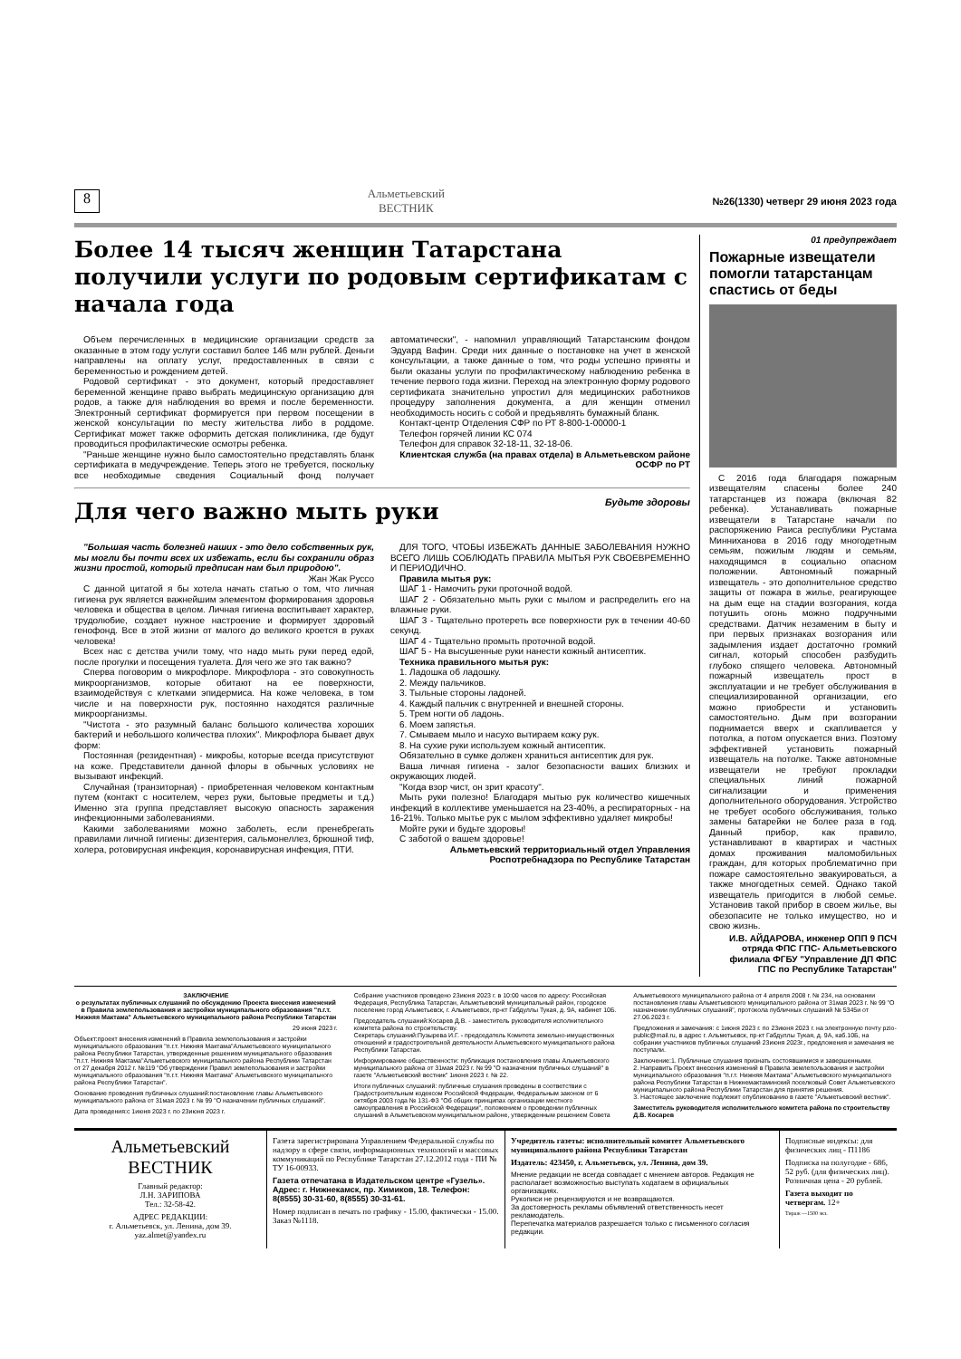8
Альметьевский
ВЕСТНИК
№26(1330) четверг 29 июня 2023 года
Более 14 тысяч женщин Татарстана получили услуги по родовым сертификатам с начала года
Объем перечисленных в медицинские организации средств за оказанные в этом году услуги составил более 146 млн рублей. Деньги направлены на оплату услуг, предоставленных в связи с беременностью и рождением детей.
Родовой сертификат - это документ, который предоставляет беременной женщине право выбрать медицинскую организацию для родов, а также для наблюдения во время и после беременности. Электронный сертификат формируется при первом посещении в женской консультации по месту жительства либо в роддоме. Сертификат может также оформить детская поликлиника, где будут проводиться профилактические осмотры ребенка.
"Раньше женщине нужно было самостоятельно представлять бланк сертификата в медучреждение. Теперь этого не требуется, поскольку все необходимые сведения Социальный фонд получает автоматически", - напомнил управляющий Татарстанским фондом Эдуард Вафин. Среди них данные о постановке на учет в женской консультации, а также данные о том, что роды успешно приняты и были оказаны услуги по профилактическому наблюдению ребенка в течение первого года жизни. Переход на электронную форму родового сертификата значительно упростил для медицинских работников процедуру заполнения документа, а для женщин отменил необходимость носить с собой и предъявлять бумажный бланк.
Контакт-центр Отделения СФР по РТ 8-800-1-00000-1
Телефон горячей линии КС 074
Телефон для справок 32-18-11, 32-18-06.
Клиентская служба (на правах отдела) в Альметьевском районе ОСФР по РТ
Для чего важно мыть руки
Будьте здоровы
"Большая часть болезней наших - это дело собственных рук, мы могли бы почти всех их избежать, если бы сохранили образ жизни простой, который предписан нам был природою".
Жан Жак Руссо
С данной цитатой я бы хотела начать статью о том, что личная гигиена рук является важнейшим элементом формирования здоровья человека и общества в целом. Личная гигиена воспитывает характер, трудолюбие, создает нужное настроение и формирует здоровый генофонд. Все в этой жизни от малого до великого кроется в руках человека!
Всех нас с детства учили тому, что надо мыть руки перед едой, после прогулки и посещения туалета. Для чего же это так важно?
Сперва поговорим о микрофлоре. Микрофлора - это совокупность микроорганизмов, которые обитают на ее поверхности, взаимодействуя с клетками эпидермиса. На коже человека, в том числе и на поверхности рук, постоянно находятся различные микроорганизмы.
"Чистота - это разумный баланс большого количества хороших бактерий и небольшого количества плохих". Микрофлора бывает двух форм:
Постоянная (резидентная) - микробы, которые всегда присутствуют на коже. Представители данной флоры в обычных условиях не вызывают инфекций.
Случайная (транзиторная) - приобретенная человеком контактным путем (контакт с носителем, через руки, бытовые предметы и т.д.) Именно эта группа представляет высокую опасность заражения инфекционными заболеваниями.
Какими заболеваниями можно заболеть, если пренебрегать правилами личной гигиены: дизентерия, сальмонеллез, брюшной тиф, холера, ротовирусная инфекция, коронавирусная инфекция, ПТИ.
ДЛЯ ТОГО, ЧТОБЫ ИЗБЕЖАТЬ ДАННЫЕ ЗАБОЛЕВАНИЯ НУЖНО ВСЕГО ЛИШЬ СОБЛЮДАТЬ ПРАВИЛА МЫТЬЯ РУК СВОЕВРЕМЕННО И ПЕРИОДИЧНО.
Правила мытья рук:
ШАГ 1 - Намочить руки проточной водой.
ШАГ 2 - Обязательно мыть руки с мылом и распределить его на влажные руки.
ШАГ 3 - Тщательно протереть все поверхности рук в течении 40-60 секунд.
ШАГ 4 - Тщательно промыть проточной водой.
ШАГ 5 - На высушенные руки нанести кожный антисептик.
Техника правильного мытья рук:
1. Ладошка об ладошку.
2. Между пальчиков.
3. Тыльные стороны ладоней.
4. Каждый пальчик с внутренней и внешней стороны.
5. Трем ногти об ладонь.
6. Моем запястья.
7. Смываем мыло и насухо вытираем кожу рук.
8. На сухие руки используем кожный антисептик.
Обязательно в сумке должен храниться антисептик для рук.
Ваша личная гигиена - залог безопасности ваших близких и окружающих людей.
"Когда взор чист, он зрит красоту".
Мыть руки полезно! Благодаря мытью рук количество кишечных инфекций в коллективе уменьшается на 23-40%, а респираторных - на 16-21%. Только мытье рук с мылом эффективно удаляет микробы!
Мойте руки и будьте здоровы!
С заботой о вашем здоровье!
Альметьевский территориальный отдел Управления Роспотребнадзора по Республике Татарстан
01 предупреждает
Пожарные извещатели помогли татарстанцам спастись от беды
С 2016 года благодаря пожарным извещателям спасены более 240 татарстанцев из пожара (включая 82 ребенка). Устанавливать пожарные извещатели в Татарстане начали по распоряжению Раиса республики Рустама Минниханова в 2016 году многодетным семьям, пожилым людям и семьям, находящимся в социально опасном положении. Автономный пожарный извещатель - это дополнительное средство защиты от пожара в жилье, реагирующее на дым еще на стадии возгорания, когда потушить огонь можно подручными средствами. Датчик незаменим в быту и при первых признаках возгорания или задымления издает достаточно громкий сигнал, который способен разбудить глубоко спящего человека. Автономный пожарный извещатель прост в эксплуатации и не требует обслуживания в специализированной организации, его можно приобрести и установить самостоятельно. Дым при возгорании поднимается вверх и скапливается у потолка, а потом опускается вниз. Поэтому эффективней установить пожарный извещатель на потолке. Также автономные извещатели не требуют прокладки специальных линий пожарной сигнализации и применения дополнительного оборудования. Устройство не требует особого обслуживания, только замены батарейки не более раза в год. Данный прибор, как правило, устанавливают в квартирах и частных домах проживания маломобильных граждан, для которых проблематично при пожаре самостоятельно эвакуироваться, а также многодетных семей. Однако такой извещатель пригодится в любой семье. Установив такой прибор в своем жилье, вы обезопасите не только имущество, но и свою жизнь.
И.В. АЙДАРОВА, инженер ОПП 9 ПСЧ отряда ФПС ГПС- Альметьевского филиала ФГБУ "Управление ДП ФПС ГПС по Республике Татарстан"
ЗАКЛЮЧЕНИЕ
о результатах публичных слушаний по обсуждению Проекта внесения изменений в Правила землепользования и застройки муниципального образования "п.г.т. Нижняя Мактама" Альметьевского муниципального района Республики Татарстан
29 июня 2023 г.
Объект:проект внесения изменений в Правила землепользования и застройки муниципального образования "п.г.т. Нижняя Мактама"Альметьевского муниципального района Республики Татарстан, утвержденные решением муниципального образования "п.г.т. Нижняя Мактама"Альметьевского муниципального района Республики Татарстан от 27 декабря 2012 г. №119 "Об утверждении Правил землепользования и застройки муниципального образования "п.г.т. Нижняя Мактама" Альметьевского муниципального района Республики Татарстан".
Основание проведения публичных слушаний:постановление главы Альметьевского муниципального района от 31мая 2023 г. № 99 "О назначении публичных слушаний".
Дата проведения:с 1июня 2023 г. по 23июня 2023 г.
Собрание участников проведено 23июня 2023 г. в 10:00 часов по адресу: Российская Федерация, Республика Татарстан, Альметьевский муниципальный район, городское поселение город Альметьевск, г. Альметьевск, пр-кт Габдуллы Тукая, д. 9А, кабинет 10Б.
Председатель слушаний:Косарев Д.В. - заместитель руководителя исполнительного комитета района по строительству.
Секретарь слушаний:Пузырева И.Г. - председатель Комитета земельно-имущественных отношений и градостроительной деятельности Альметьевского муниципального района Республики Татарстан.
Информирование общественности: публикация постановления главы Альметьевского муниципального района от 31мая 2023 г. № 99 "О назначении публичных слушаний" в газете "Альметьевский вестник" 1июня 2023 г. № 22.
Итоги публичных слушаний: публичные слушания проведены в соответствии с Градостроительным кодексом Российской Федерации, Федеральным законом от 6 октября 2003 года № 131-ФЗ "Об общих принципах организации местного самоуправления в Российской Федерации", положением о проведении публичных слушаний в Альметьевском муниципальном районе, утвержденным решением Совета Альметьевского муниципального района от 4 апреля 2008 г. № 234, на основании постановления главы Альметьевского муниципального района от 31мая 2023 г. № 99 "О назначении публичных слушаний", протокола публичных слушаний № 5345и от 27.06.2023 г.
Предложения и замечания: с 1июня 2023 г. по 23июня 2023 г. на электронную почту pzio-public@mail.ru, в адрес г. Альметьевск, пр-кт Габдуллы Тукая, д. 9А, каб.10Б, на собрании участников публичных слушаний 23июня 2023г., предложения и замечания не поступали.
Заключение:1. Публичные слушания признать состоявшимися и завершенными.
2. Направить Проект внесения изменений в Правила землепользования и застройки муниципального образования "п.г.т. Нижняя Мактама" Альметьевского муниципального района Республики Татарстан в Нижнемактаминский поселковый Совет Альметьевского муниципального района Республики Татарстан для принятия решения.
3. Настоящее заключение подлежит опубликованию в газете "Альметьевский вестник".
Заместитель руководителя исполнительного комитета района по строительству Д.В. Косарев
Альметьевский ВЕСТНИК
Главный редактор:
Л.Н. ЗАРИПОВА
Тел.: 32-58-42.
АДРЕС РЕДАКЦИИ:
г. Альметьевск, ул. Ленина, дом 39.
yaz.almet@yandex.ru
Газета зарегистрирована Управлением Федеральной службы по надзору в сфере связи, информационных технологий и массовых коммуникаций по Республике Татарстан 27.12.2012 года - ПИ № ТУ 16-00933.
Газета отпечатана в Издательском центре «Гузель». Адрес: г. Нижнекамск, пр. Химиков, 18. Телефон: 8(8555) 30-31-60, 8(8555) 30-31-61.
Номер подписан в печать по графику - 15.00, фактически - 15.00. Заказ №1118.
Учредитель газеты: исполнительный комитет Альметьевского муниципального района Республики Татарстан
Издатель: 423450, г. Альметьевск, ул. Ленина, дом 39.
Мнение редакции не всегда совпадает с мнением авторов. Редакция не располагает возможностью выступать ходатаем в официальных организациях.
Рукописи не рецензируются и не возвращаются.
За достоверность рекламы объявлений ответственность несет рекламодатель.
Перепечатка материалов разрешается только с письменного согласия редакции.
Подписные индексы: для физических лиц - П1186
Подписка на полугодие - 686, 52 руб. (для физических лиц). Розничная цена - 20 рублей.
Газета выходит по четвергам. 12+
Тираж —1500 экз.